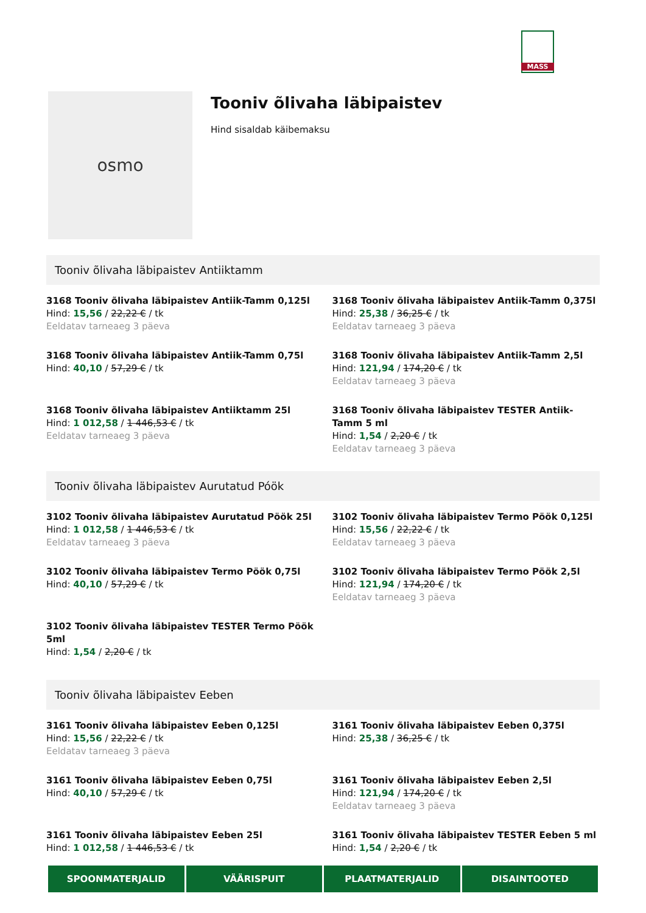MASS
osmo
Tooniv õlivaha läbipaistev
Hind sisaldab käibemaksu
Tooniv õlivaha läbipaistev Antiiktamm
3168 Tooniv õlivaha läbipaistev Antiik-Tamm 0,125l
Hind: 15,56 / 22,22 € / tk
Eeldatav tarneaeg 3 päeva
3168 Tooniv õlivaha läbipaistev Antiik-Tamm 0,375l
Hind: 25,38 / 36,25 € / tk
Eeldatav tarneaeg 3 päeva
3168 Tooniv õlivaha läbipaistev Antiik-Tamm 0,75l
Hind: 40,10 / 57,29 € / tk
3168 Tooniv õlivaha läbipaistev Antiik-Tamm 2,5l
Hind: 121,94 / 174,20 € / tk
Eeldatav tarneaeg 3 päeva
3168 Tooniv õlivaha läbipaistev Antiiktamm 25l
Hind: 1 012,58 / 1 446,53 € / tk
Eeldatav tarneaeg 3 päeva
3168 Tooniv õlivaha läbipaistev TESTER Antiik-Tamm 5 ml
Hind: 1,54 / 2,20 € / tk
Eeldatav tarneaeg 3 päeva
Tooniv õlivaha läbipaistev Aurutatud Póök
3102 Tooniv õlivaha läbipaistev Aurutatud Pöök 25l
Hind: 1 012,58 / 1 446,53 € / tk
Eeldatav tarneaeg 3 päeva
3102 Tooniv õlivaha läbipaistev Termo Pöök 0,125l
Hind: 15,56 / 22,22 € / tk
Eeldatav tarneaeg 3 päeva
3102 Tooniv õlivaha läbipaistev Termo Pöök 0,75l
Hind: 40,10 / 57,29 € / tk
3102 Tooniv õlivaha läbipaistev Termo Pöök 2,5l
Hind: 121,94 / 174,20 € / tk
Eeldatav tarneaeg 3 päeva
3102 Tooniv õlivaha läbipaistev TESTER Termo Pöök 5ml
Hind: 1,54 / 2,20 € / tk
Tooniv õlivaha läbipaistev Eeben
3161 Tooniv õlivaha läbipaistev Eeben 0,125l
Hind: 15,56 / 22,22 € / tk
Eeldatav tarneaeg 3 päeva
3161 Tooniv õlivaha läbipaistev Eeben 0,375l
Hind: 25,38 / 36,25 € / tk
3161 Tooniv õlivaha läbipaistev Eeben 0,75l
Hind: 40,10 / 57,29 € / tk
3161 Tooniv õlivaha läbipaistev Eeben 2,5l
Hind: 121,94 / 174,20 € / tk
Eeldatav tarneaeg 3 päeva
3161 Tooniv õlivaha läbipaistev Eeben 25l
Hind: 1 012,58 / 1 446,53 € / tk
3161 Tooniv õlivaha läbipaistev TESTER Eeben 5 ml
Hind: 1,54 / 2,20 € / tk
SPOONMATERJALID VÄÄRISPUIT PLAATMATERJALID DISAINTOOTED